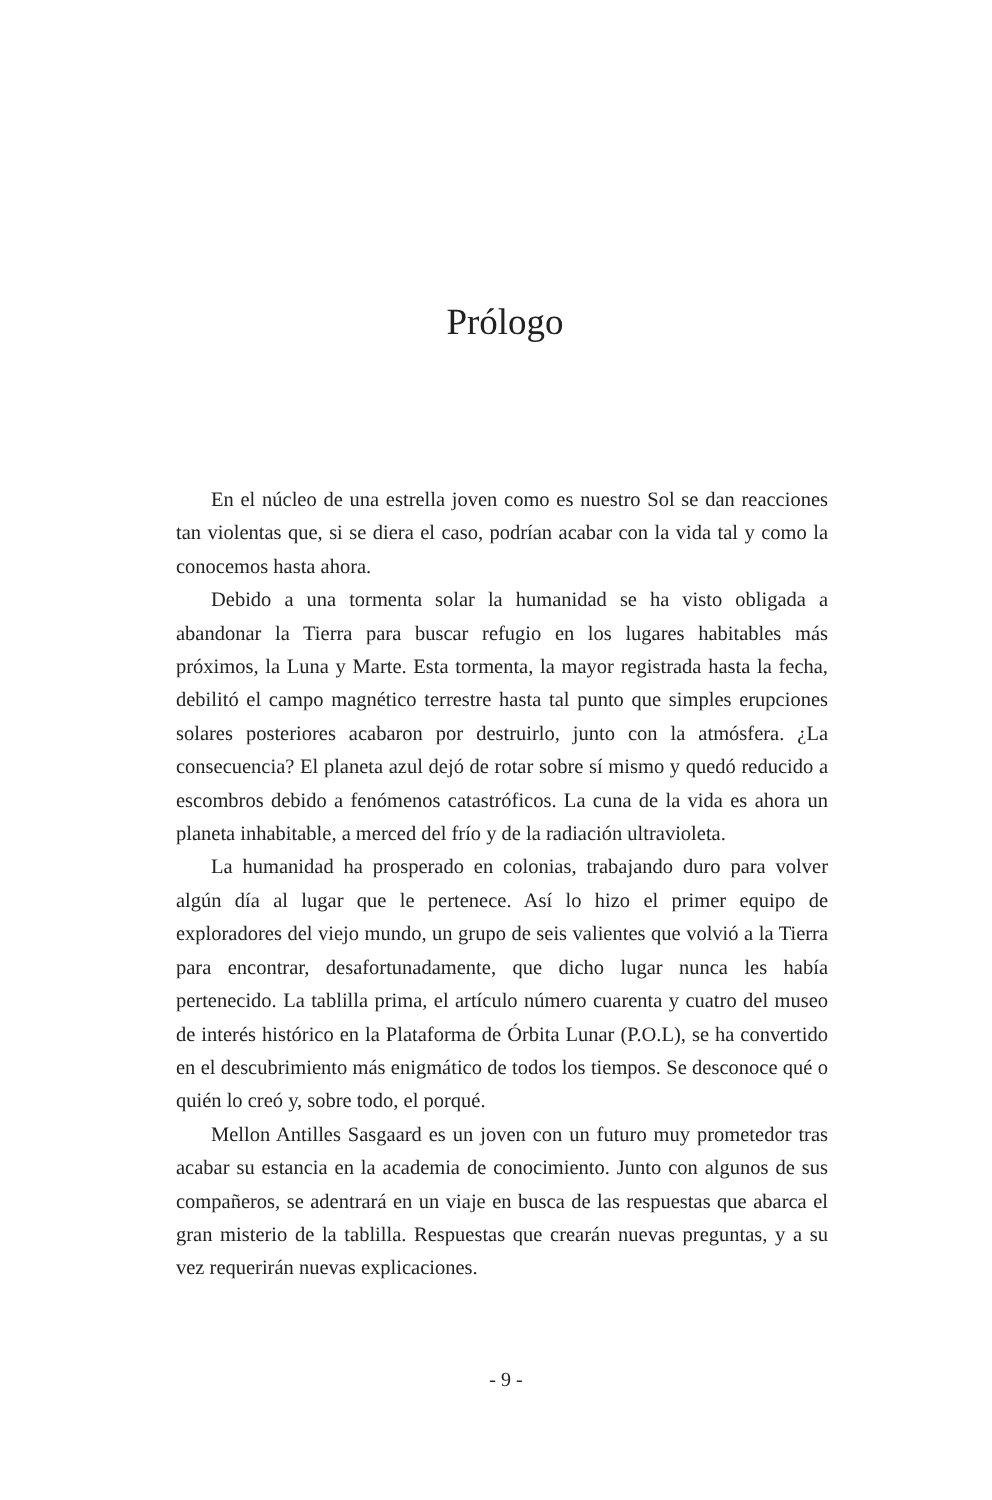Prólogo
En el núcleo de una estrella joven como es nuestro Sol se dan reacciones tan violentas que, si se diera el caso, podrían acabar con la vida tal y como la conocemos hasta ahora.
Debido a una tormenta solar la humanidad se ha visto obligada a abandonar la Tierra para buscar refugio en los lugares habitables más próximos, la Luna y Marte. Esta tormenta, la mayor registrada hasta la fecha, debilitó el campo magnético terrestre hasta tal punto que simples erupciones solares posteriores acabaron por destruirlo, junto con la atmósfera. ¿La consecuencia? El planeta azul dejó de rotar sobre sí mismo y quedó reducido a escombros debido a fenómenos catastróficos. La cuna de la vida es ahora un planeta inhabitable, a merced del frío y de la radiación ultravioleta.
La humanidad ha prosperado en colonias, trabajando duro para volver algún día al lugar que le pertenece. Así lo hizo el primer equipo de exploradores del viejo mundo, un grupo de seis valientes que volvió a la Tierra para encontrar, desafortunadamente, que dicho lugar nunca les había pertenecido. La tablilla prima, el artículo número cuarenta y cuatro del museo de interés histórico en la Plataforma de Órbita Lunar (P.O.L), se ha convertido en el descubrimiento más enigmático de todos los tiempos. Se desconoce qué o quién lo creó y, sobre todo, el porqué.
Mellon Antilles Sasgaard es un joven con un futuro muy prometedor tras acabar su estancia en la academia de conocimiento. Junto con algunos de sus compañeros, se adentrará en un viaje en busca de las respuestas que abarca el gran misterio de la tablilla. Respuestas que crearán nuevas preguntas, y a su vez requerirán nuevas explicaciones.
- 9 -